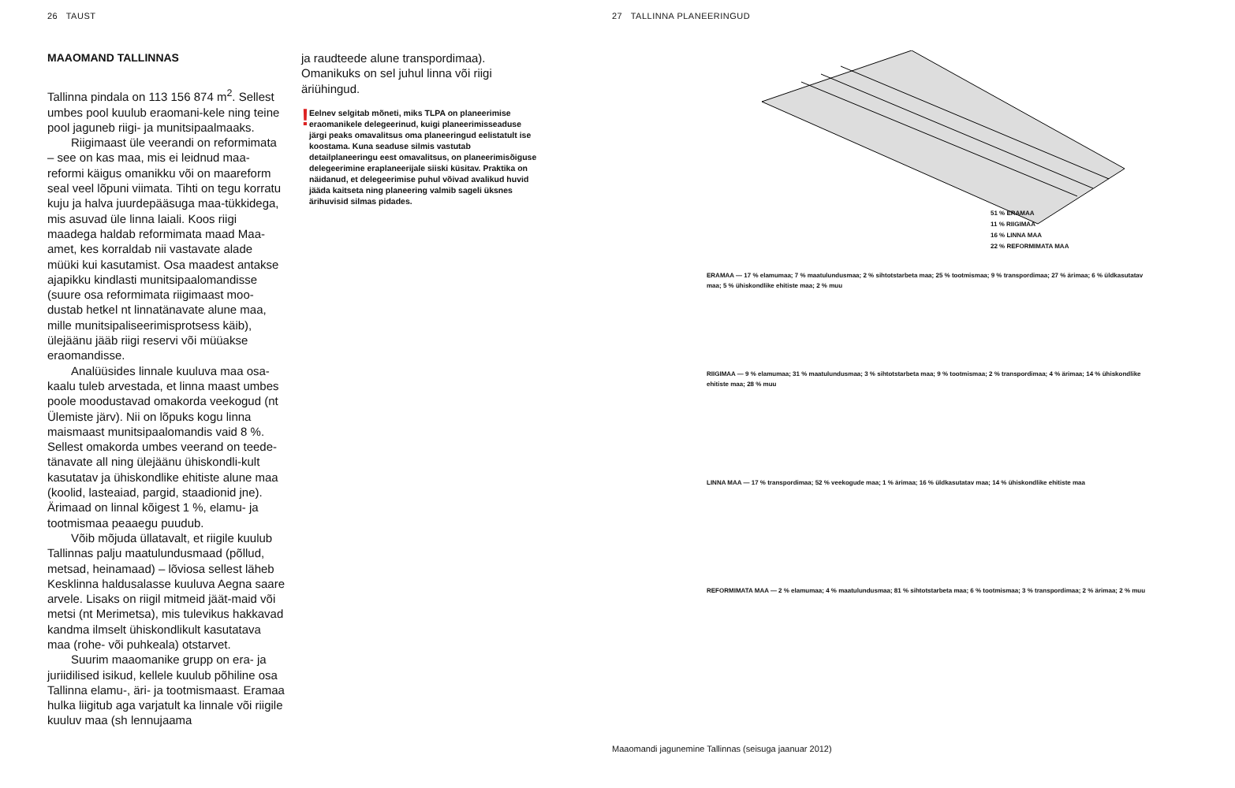26 TAUST
MAAOMAND TALLINNAS
Tallinna pindala on 113 156 874 m<sup>2</sup>. Sellest umbes pool kuulub eraomani-kele ning teine pool jaguneb riigi- ja munitsipaalmaaks.
Riigimaast üle veerandi on reformimata – see on kas maa, mis ei leidnud maa-reformi käigus omanikku või on maareform seal veel lõpuni viimata. Tihti on tegu korratu kuju ja halva juurdepääsuga maa-tükkidega, mis asuvad üle linna laiali. Koos riigi maadega haldab reformimata maad Maa-amet, kes korraldab nii vastavate alade müüki kui kasutamist. Osa maadest antakse ajapikku kindlasti munitsipaalomandisse (suure osa reformimata riigimaast moo-dustab hetkel nt linnatänavate alune maa, mille munitsipaliseerimisprotsess käib), ülejäänu jääb riigi reservi või müüakse eraomandisse.
Analüüsides linnale kuuluva maa osa-kaalu tuleb arvestada, et linna maast umbes poole moodustavad omakorda veekogud (nt Ülemiste järv). Nii on lõpuks kogu linna maismaast munitsipaalomandis vaid 8 %. Sellest omakorda umbes veerand on teede-tänavate all ning ülejäänu ühiskondli-kult kasutatav ja ühiskondlike ehitiste alune maa (koolid, lasteaiad, pargid, staadionid jne). Ärimaad on linnal kõigest 1 %, elamu- ja tootmismaa peaaegu puudub.
Võib mõjuda üllatavalt, et riigile kuulub Tallinnas palju maatulundusmaad (põllud, metsad, heinamaad) – lõviosa sellest läheb Kesklinna haldusalasse kuuluva Aegna saare arvele. Lisaks on riigil mitmeid jäät-maid või metsi (nt Merimetsa), mis tulevikus hakkavad kandma ilmselt ühiskondlikult kasutatava maa (rohe- või puhkeala) otstarvet.
Suurim maaomanike grupp on era- ja juriidilised isikud, kellele kuulub põhiline osa Tallinna elamu-, äri- ja tootmismaast. Eramaa hulka liigitub aga varjatult ka linnale või riigile kuuluv maa (sh lennujaama
ja raudteede alune transpordimaa). Omanikuks on sel juhul linna või riigi äriühingud.
!
Eelnev selgitab mõneti, miks TLPA on planeerimise eraomanikele delegeerinud, kuigi planeerimisseaduse järgi peaks omavalitsus oma planeeringud eelistatult ise koostama. Kuna seaduse silmis vastutab detailplaneeringu eest omavalitsus, on planeerimisõiguse delegeerimine eraplaneerijale siiski küsitav. Praktika on näidanud, et delegeerimise puhul võivad avalikud huvid jääda kaitseta ning planeering valmib sageli üksnes ärihuvisid silmas pidades.
27 TALLINNA PLANEERINGUD
51 % ERAMAA
11 % RIIGIMAA
16 % LINNA MAA
22 % REFORMIMATA MAA
ERAMAA — 17 % elamumaa; 7 % maatulundusmaa; 2 % sihtotstarbeta maa; 25 % tootmismaa; 9 % transpordimaa; 27 % ärimaa; 6 % üldkasutatav maa; 5 % ühiskondlike ehitiste maa; 2 % muu
RIIGIMAA — 9 % elamumaa; 31 % maatulundusmaa; 3 % sihtotstarbeta maa; 9 % tootmismaa; 2 % transpordimaa; 4 % ärimaa; 14 % ühiskondlike ehitiste maa; 28 % muu
LINNA MAA — 17 % transpordimaa; 52 % veekogude maa; 1 % ärimaa; 16 % üldkasutatav maa; 14 % ühiskondlike ehitiste maa
REFORMIMATA MAA — 2 % elamumaa; 4 % maatulundusmaa; 81 % sihtotstarbeta maa; 6 % tootmismaa; 3 % transpordimaa; 2 % ärimaa; 2 % muu
Maaomandi jagunemine Tallinnas (seisuga jaanuar 2012)